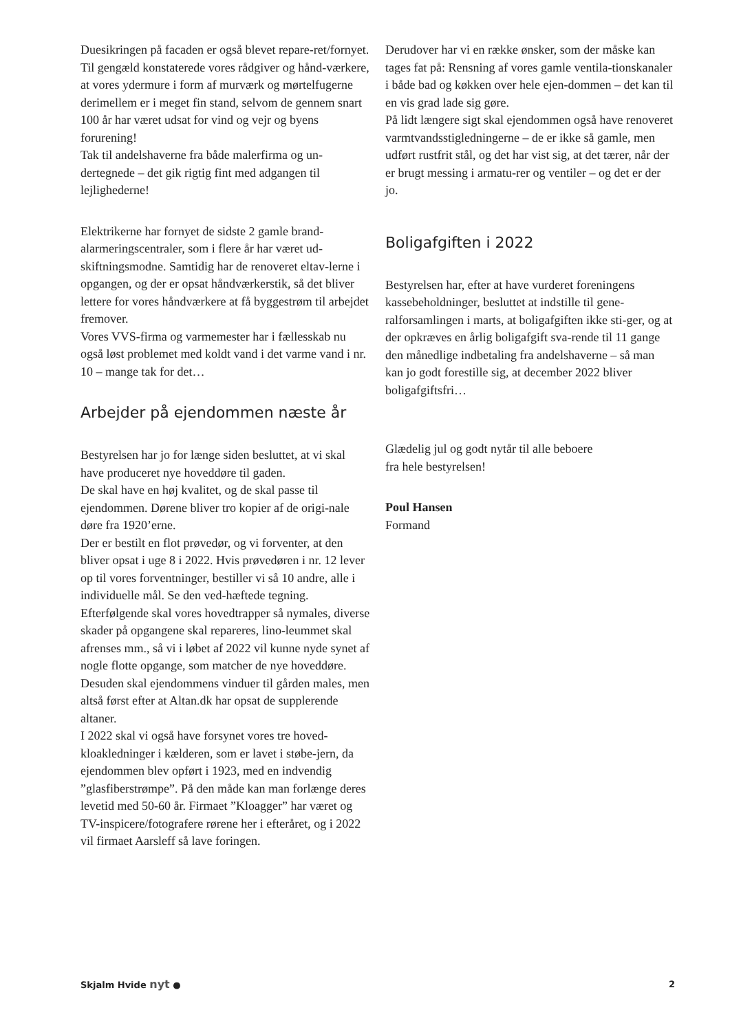Duesikringen på facaden er også blevet repare-ret/fornyet.
Til gengæld konstaterede vores rådgiver og hånd-værkere, at vores ydermure i form af murværk og mørtelfugerne derimellem er i meget fin stand, selvom de gennem snart 100 år har været udsat for vind og vejr og byens forurening!
Tak til andelshaverne fra både malerfirma og un-dertegnede – det gik rigtig fint med adgangen til lejlighederne!
Elektrikerne har fornyet de sidste 2 gamle brand-alarmeringscentraler, som i flere år har været ud-skiftningsmodne. Samtidig har de renoveret eltav-lerne i opgangen, og der er opsat håndværkerstik, så det bliver lettere for vores håndværkere at få byggestrøm til arbejdet fremover.
Vores VVS-firma og varmemester har i fællesskab nu også løst problemet med koldt vand i det varme vand i nr. 10 – mange tak for det…
Arbejder på ejendommen næste år
Bestyrelsen har jo for længe siden besluttet, at vi skal have produceret nye hoveddøre til gaden.
De skal have en høj kvalitet, og de skal passe til ejendommen. Dørene bliver tro kopier af de origi-nale døre fra 1920’erne.
Der er bestilt en flot prøvedør, og vi forventer, at den bliver opsat i uge 8 i 2022. Hvis prøvedøren i nr. 12 lever op til vores forventninger, bestiller vi så 10 andre, alle i individuelle mål. Se den ved-hæftede tegning.
Efterfølgende skal vores hovedtrapper så nymales, diverse skader på opgangene skal repareres, lino-leummet skal afrenses mm., så vi i løbet af 2022 vil kunne nyde synet af nogle flotte opgange, som matcher de nye hoveddøre.
Desuden skal ejendommens vinduer til gården males, men altså først efter at Altan.dk har opsat de supplerende altaner.
I 2022 skal vi også have forsynet vores tre hoved-kloakledninger i kælderen, som er lavet i støbe-jern, da ejendommen blev opført i 1923, med en indvendig ”glasfiberstrømpe”. På den måde kan man forlænge deres levetid med 50-60 år. Firmaet ”Kloagger” har været og TV-inspicere/fotografere rørene her i efteråret, og i 2022 vil firmaet Aarsleff så lave foringen.
Derudover har vi en række ønsker, som der måske kan tages fat på: Rensning af vores gamle ventila-tionskanaler i både bad og køkken over hele ejen-dommen – det kan til en vis grad lade sig gøre.
På lidt længere sigt skal ejendommen også have renoveret varmtvandsstigledningerne – de er ikke så gamle, men udført rustfrit stål, og det har vist sig, at det tærer, når der er brugt messing i armatu-rer og ventiler – og det er der jo.
Boligafgiften i 2022
Bestyrelsen har, efter at have vurderet foreningens kassebeholdninger, besluttet at indstille til gene-ralforsamlingen i marts, at boligafgiften ikke sti-ger, og at der opkræves en årlig boligafgift sva-rende til 11 gange den månedlige indbetaling fra andelshaverne – så man kan jo godt forestille sig, at december 2022 bliver boligafgiftsfri…
Glædelig jul og godt nytår til alle beboere
fra hele bestyrelsen!
Poul Hansen
Formand
Skjalm Hvide nyt ● 2